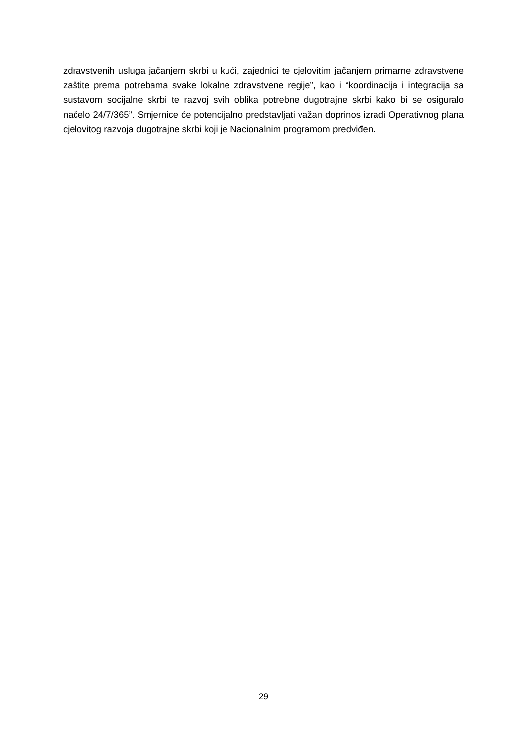zdravstvenih usluga jačanjem skrbi u kući, zajednici te cjelovitim jačanjem primarne zdravstvene zaštite prema potrebama svake lokalne zdravstvene regije”, kao i “koordinacija i integracija sa sustavom socijalne skrbi te razvoj svih oblika potrebne dugotrajne skrbi kako bi se osiguralo načelo 24/7/365”. Smjernice će potencijalno predstavljati važan doprinos izradi Operativnog plana cjelovitog razvoja dugotrajne skrbi koji je Nacionalnim programom predviđen.
29